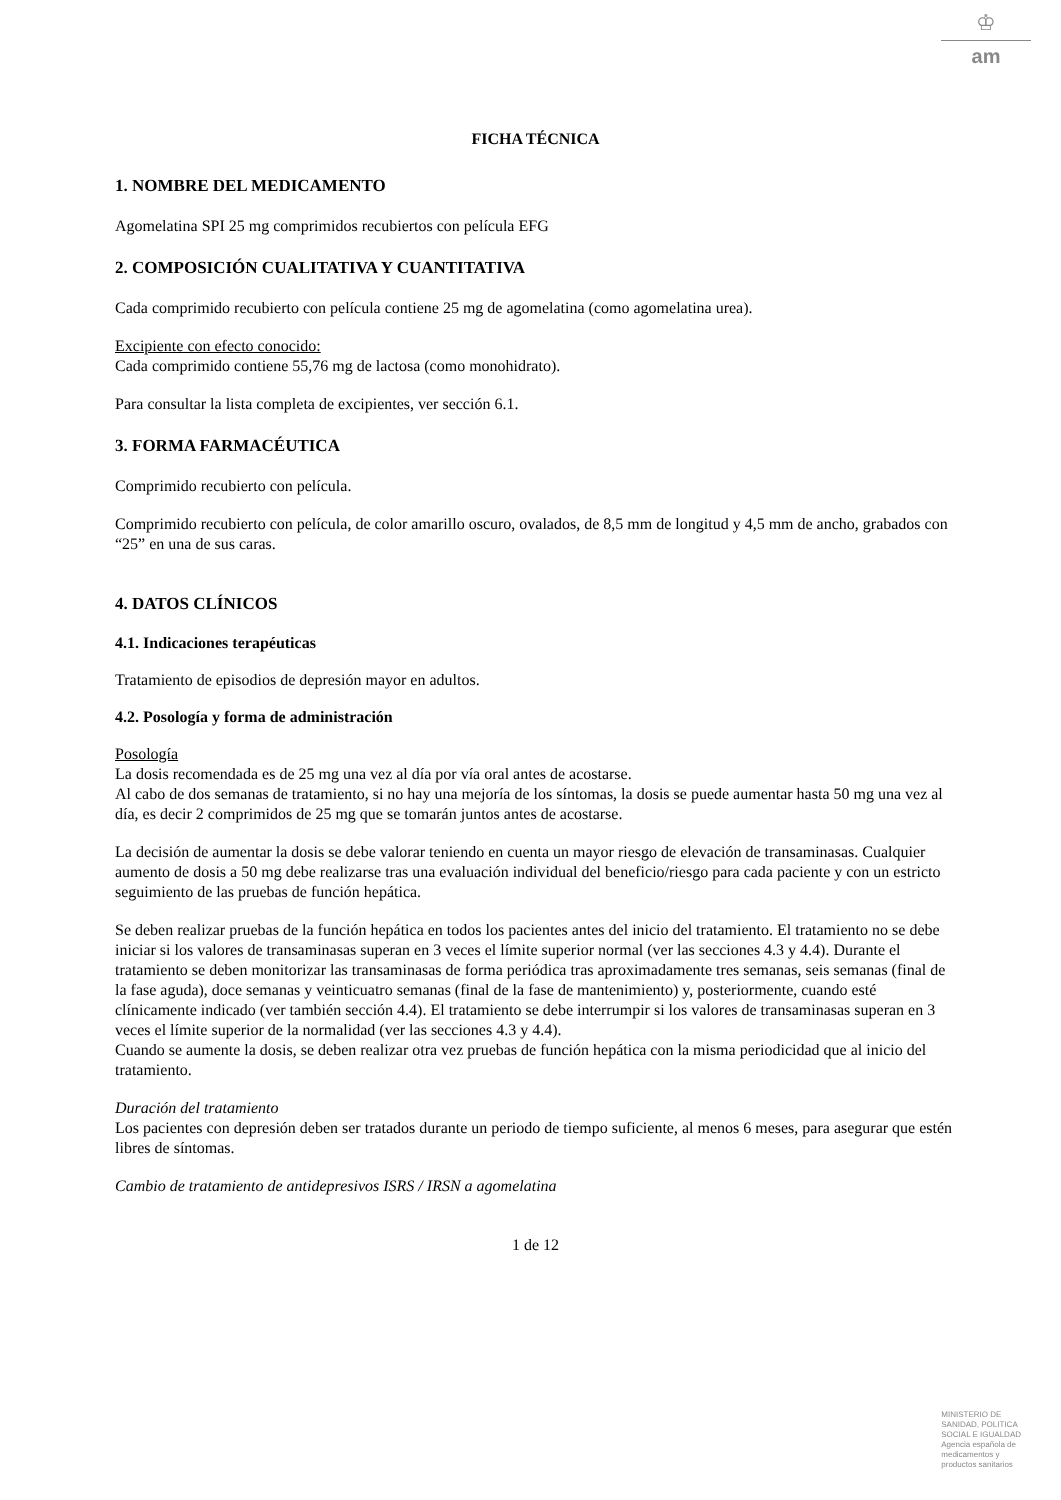♔
am
FICHA TÉCNICA
1. NOMBRE DEL MEDICAMENTO
Agomelatina SPI 25 mg comprimidos recubiertos con película EFG
2. COMPOSICIÓN CUALITATIVA Y CUANTITATIVA
Cada comprimido recubierto con película contiene 25 mg de agomelatina (como agomelatina urea).
Excipiente con efecto conocido:
Cada comprimido contiene 55,76 mg de lactosa (como monohidrato).
Para consultar la lista completa de excipientes, ver sección 6.1.
3. FORMA FARMACÉUTICA
Comprimido recubierto con película.
Comprimido recubierto con película, de color amarillo oscuro, ovalados, de 8,5 mm de longitud y 4,5 mm de ancho, grabados con “25” en una de sus caras.
4. DATOS CLÍNICOS
4.1. Indicaciones terapéuticas
Tratamiento de episodios de depresión mayor en adultos.
4.2. Posología y forma de administración
Posología
La dosis recomendada es de 25 mg una vez al día por vía oral antes de acostarse.
Al cabo de dos semanas de tratamiento, si no hay una mejoría de los síntomas, la dosis se puede aumentar hasta 50 mg una vez al día, es decir 2 comprimidos de 25 mg que se tomarán juntos antes de acostarse.
La decisión de aumentar la dosis se debe valorar teniendo en cuenta un mayor riesgo de elevación de transaminasas. Cualquier aumento de dosis a 50 mg debe realizarse tras una evaluación individual del beneficio/riesgo para cada paciente y con un estricto seguimiento de las pruebas de función hepática.
Se deben realizar pruebas de la función hepática en todos los pacientes antes del inicio del tratamiento. El tratamiento no se debe iniciar si los valores de transaminasas superan en 3 veces el límite superior normal (ver las secciones 4.3 y 4.4). Durante el tratamiento se deben monitorizar las transaminasas de forma periódica tras aproximadamente tres semanas, seis semanas (final de la fase aguda), doce semanas y veinticuatro semanas (final de la fase de mantenimiento) y, posteriormente, cuando esté clínicamente indicado (ver también sección 4.4). El tratamiento se debe interrumpir si los valores de transaminasas superan en 3 veces el límite superior de la normalidad (ver las secciones 4.3 y 4.4).
Cuando se aumente la dosis, se deben realizar otra vez pruebas de función hepática con la misma periodicidad que al inicio del tratamiento.
Duración del tratamiento
Los pacientes con depresión deben ser tratados durante un periodo de tiempo suficiente, al menos 6 meses, para asegurar que estén libres de síntomas.
Cambio de tratamiento de antidepresivos ISRS / IRSN a agomelatina
1 de 12
MINISTERIO DE
SANIDAD, POLITICA
SOCIAL E IGUALDAD
Agencia española de
medicamentos y
productos sanitarios